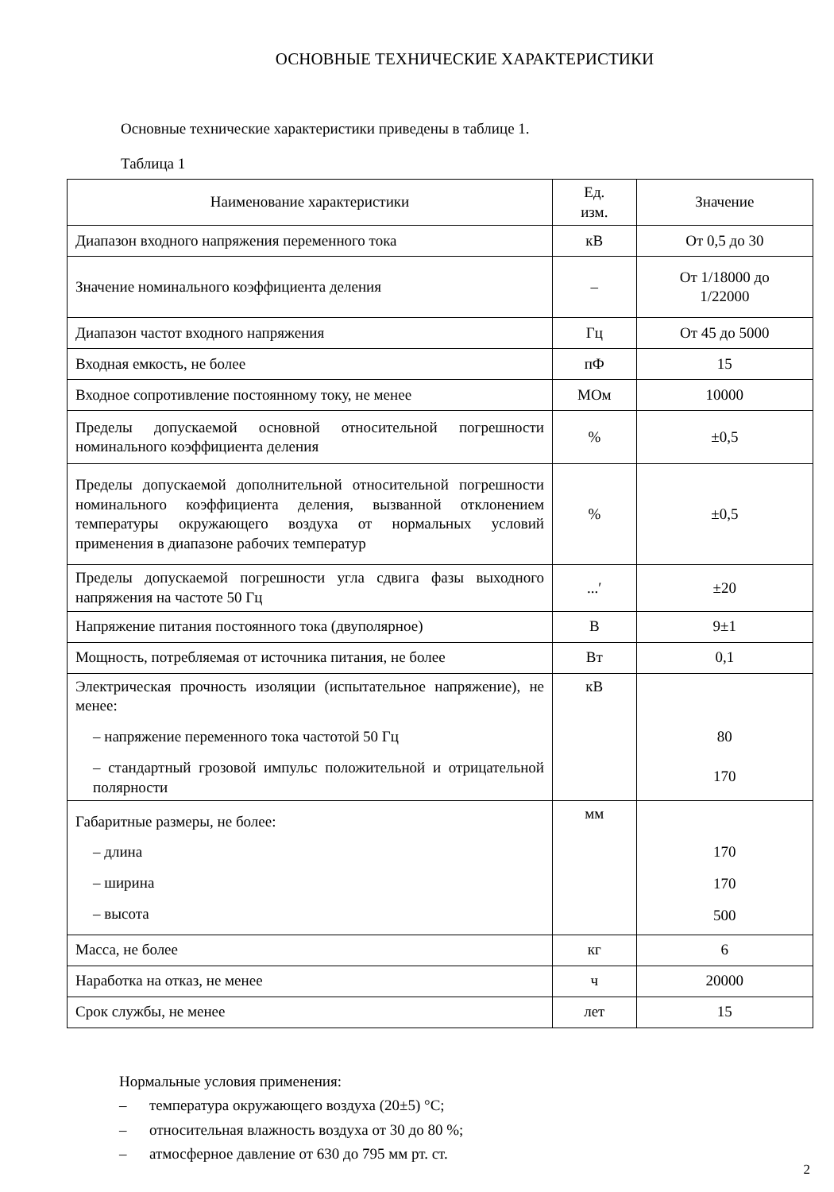ОСНОВНЫЕ ТЕХНИЧЕСКИЕ ХАРАКТЕРИСТИКИ
Основные технические характеристики приведены в таблице 1.
Таблица 1
| Наименование характеристики | Ед. изм. | Значение |
| --- | --- | --- |
| Диапазон входного напряжения переменного тока | кВ | От 0,5 до 30 |
| Значение номинального коэффициента деления | – | От 1/18000 до 1/22000 |
| Диапазон частот входного напряжения | Гц | От 45 до 5000 |
| Входная емкость, не более | пФ | 15 |
| Входное сопротивление постоянному току, не менее | МОм | 10000 |
| Пределы допускаемой основной относительной погрешности номинального коэффициента деления | % | ±0,5 |
| Пределы допускаемой дополнительной относительной погрешности номинального коэффициента деления, вызванной отклонением температуры окружающего воздуха от нормальных условий применения в диапазоне рабочих температур | % | ±0,5 |
| Пределы допускаемой погрешности угла сдвига фазы выходного напряжения на частоте 50 Гц | ...′ | ±20 |
| Напряжение питания постоянного тока (двуполярное) | В | 9±1 |
| Мощность, потребляемая от источника питания, не более | Вт | 0,1 |
| Электрическая прочность изоляции (испытательное напряжение), не менее: – напряжение переменного тока частотой 50 Гц – стандартный грозовой импульс положительной и отрицательной полярности | кВ | 80 170 |
| Габаритные размеры, не более: – длина – ширина – высота | мм | 170 170 500 |
| Масса, не более | кг | 6 |
| Наработка на отказ, не менее | ч | 20000 |
| Срок службы, не менее | лет | 15 |
Нормальные условия применения:
– температура окружающего воздуха (20±5) °С;
– относительная влажность воздуха от 30 до 80 %;
– атмосферное давление от 630 до 795 мм рт. ст.
2